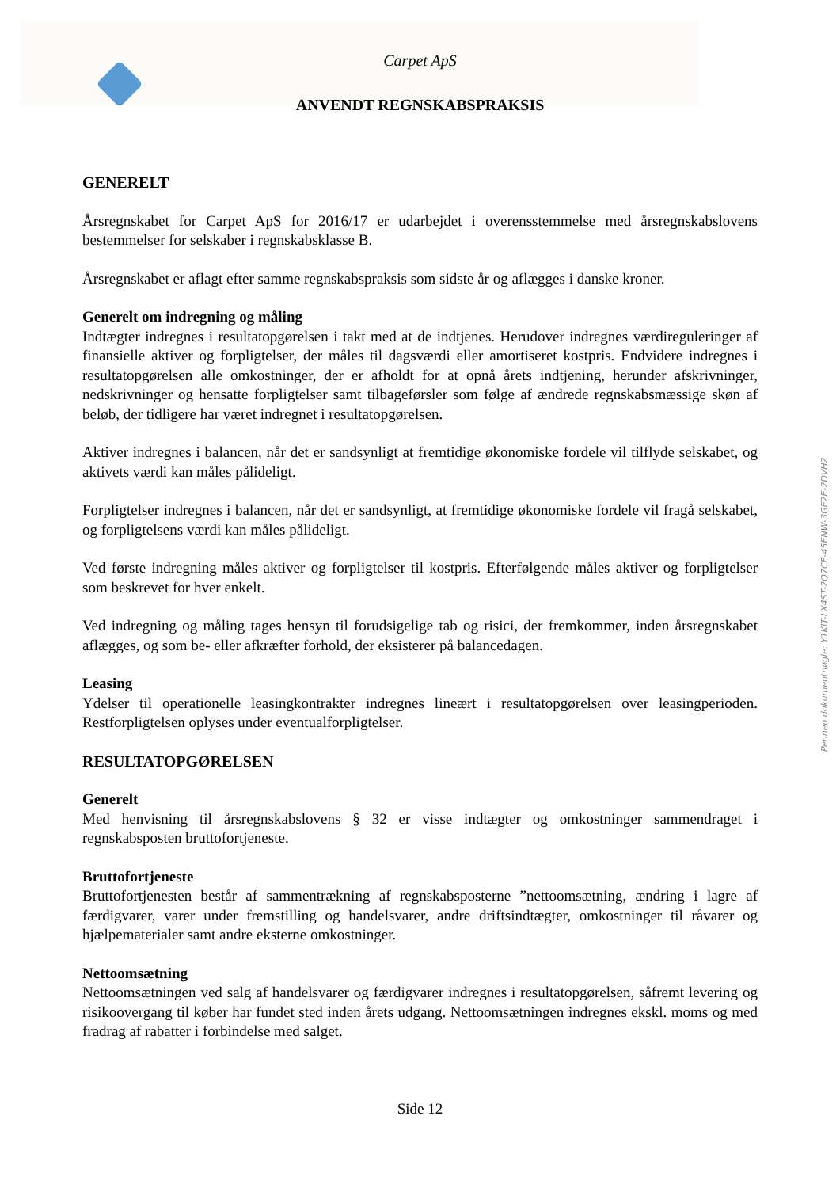Carpet ApS
ANVENDT REGNSKABSPRAKSIS
GENERELT
Årsregnskabet for Carpet ApS for 2016/17 er udarbejdet i overensstemmelse med årsregnskabslovens bestemmelser for selskaber i regnskabsklasse B.
Årsregnskabet er aflagt efter samme regnskabspraksis som sidste år og aflægges i danske kroner.
Generelt om indregning og måling
Indtægter indregnes i resultatopgørelsen i takt med at de indtjenes. Herudover indregnes værdireguleringer af finansielle aktiver og forpligtelser, der måles til dagsværdi eller amortiseret kostpris. Endvidere indregnes i resultatopgørelsen alle omkostninger, der er afholdt for at opnå årets indtjening, herunder afskrivninger, nedskrivninger og hensatte forpligtelser samt tilbageførsler som følge af ændrede regnskabsmæssige skøn af beløb, der tidligere har været indregnet i resultatopgørelsen.
Aktiver indregnes i balancen, når det er sandsynligt at fremtidige økonomiske fordele vil tilflyde selskabet, og aktivets værdi kan måles pålideligt.
Forpligtelser indregnes i balancen, når det er sandsynligt, at fremtidige økonomiske fordele vil fragå selskabet, og forpligtelsens værdi kan måles pålideligt.
Ved første indregning måles aktiver og forpligtelser til kostpris. Efterfølgende måles aktiver og forpligtelser som beskrevet for hver enkelt.
Ved indregning og måling tages hensyn til forudsigelige tab og risici, der fremkommer, inden årsregnskabet aflægges, og som be- eller afkræfter forhold, der eksisterer på balancedagen.
Leasing
Ydelser til operationelle leasingkontrakter indregnes lineært i resultatopgørelsen over leasingperioden. Restforpligtelsen oplyses under eventualforpligtelser.
RESULTATOPGØRELSEN
Generelt
Med henvisning til årsregnskabslovens § 32 er visse indtægter og omkostninger sammendraget i regnskabsposten bruttofortjeneste.
Bruttofortjeneste
Bruttofortjenesten består af sammentrækning af regnskabsposterne ”nettoomsætning, ændring i lagre af færdigvarer, varer under fremstilling og handelsvarer, andre driftsindtægter, omkostninger til råvarer og hjælpematerialer samt andre eksterne omkostninger.
Nettoomsætning
Nettoomsætningen ved salg af handelsvarer og færdigvarer indregnes i resultatopgørelsen, såfremt levering og risikoovergang til køber har fundet sted inden årets udgang. Nettoomsætningen indregnes ekskl. moms og med fradrag af rabatter i forbindelse med salget.
Side 12
Penneo dokumentnøgle: Y1KIT-LX4ST-2Q7CE-45ENW-3GE2E-2DVH2